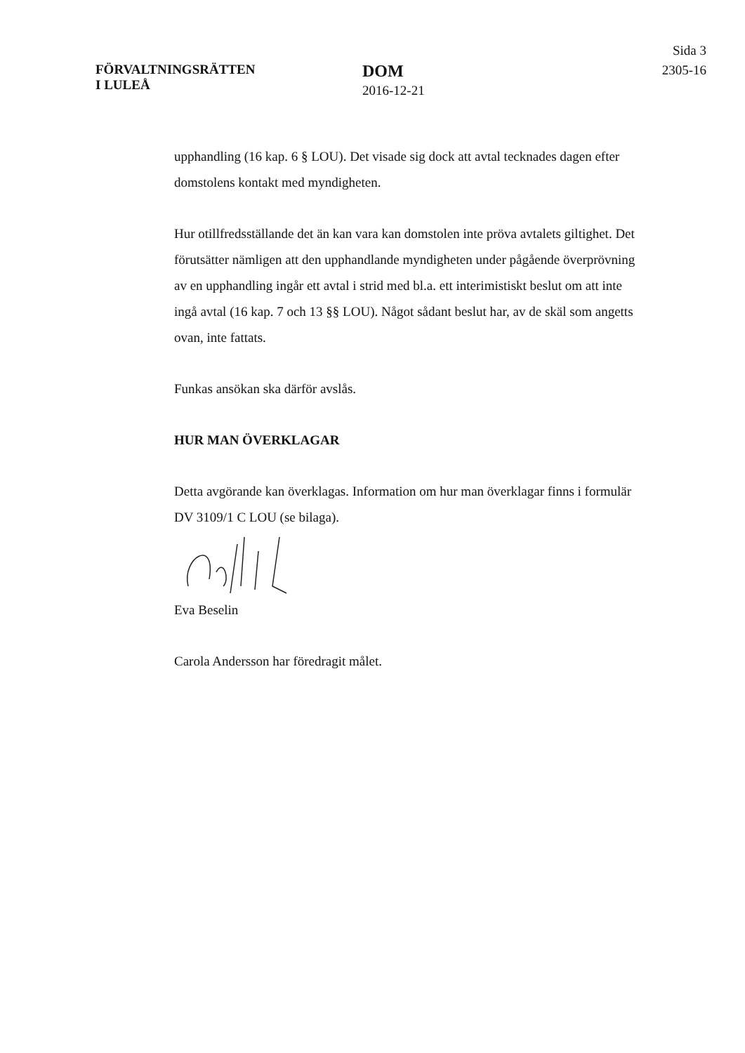FÖRVALTNINGSRÄTTEN
I LULEÅ
DOM
2016-12-21
Sida 3
2305-16
upphandling (16 kap. 6 § LOU). Det visade sig dock att avtal tecknades dagen efter domstolens kontakt med myndigheten.
Hur otillfredsställande det än kan vara kan domstolen inte pröva avtalets giltighet. Det förutsätter nämligen att den upphandlande myndigheten under pågående överprövning av en upphandling ingår ett avtal i strid med bl.a. ett interimistiskt beslut om att inte ingå avtal (16 kap. 7 och 13 §§ LOU). Något sådant beslut har, av de skäl som angetts ovan, inte fattats.
Funkas ansökan ska därför avslås.
HUR MAN ÖVERKLAGAR
Detta avgörande kan överklagas. Information om hur man överklagar finns i formulär DV 3109/1 C LOU (se bilaga).
Eva Beselin
Carola Andersson har föredragit målet.